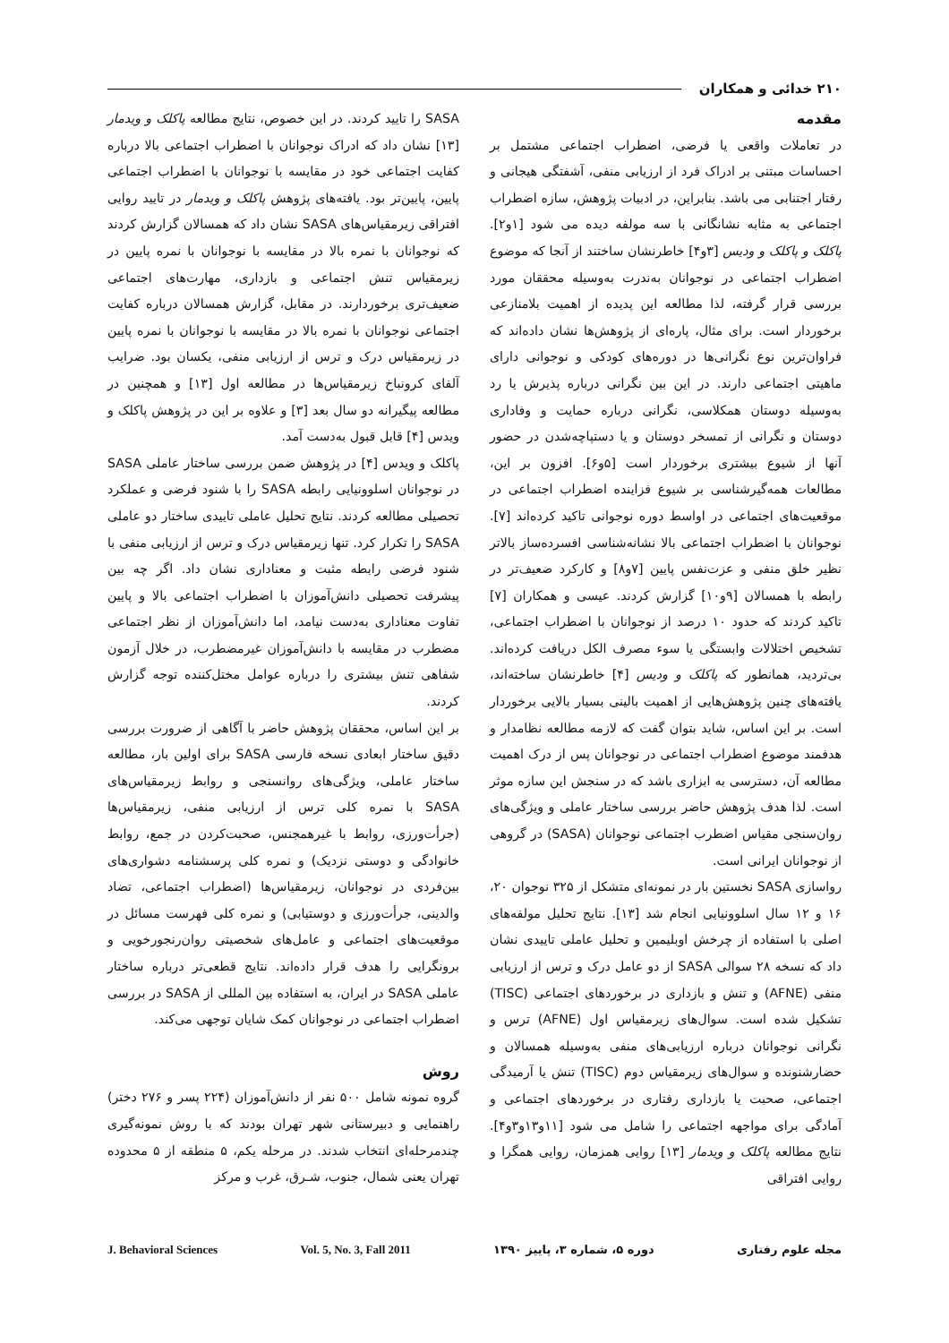۲۱۰ خدائی و همکاران
مقدمه
در تعاملات واقعی یا فرضی، اضطراب اجتماعی مشتمل بر احساسات مبتنی بر ادراک فرد از ارزیابی منفی، آشفتگی هیجانی و رفتار اجتنابی می باشد. بنابراین، در ادبیات پژوهش، سازه اضطراب اجتماعی به مثابه نشانگانی با سه مولفه دیده می شود [۱و۲]. پاکلک و پاکلک و ودیس [۳و۴] خاطرنشان ساختند از آنجا که موضوع اضطراب اجتماعی در نوجوانان به‌ندرت به‌وسیله محققان مورد بررسی قرار گرفته، لذا مطالعه این پدیده از اهمیت بلامنازعی برخوردار است. برای مثال، پاره‌ای از پژوهش‌ها نشان داده‌اند که فراوان‌ترین نوع نگرانی‌ها در دوره‌های کودکی و نوجوانی دارای ماهیتی اجتماعی دارند. در این بین نگرانی درباره پذیرش یا رد به‌وسیله دوستان همکلاسی، نگرانی درباره حمایت و وفاداری دوستان و نگرانی از تمسخر دوستان و یا دستپاچه‌شدن در حضور آنها از شیوع بیشتری برخوردار است [۵و۶]. افزون بر این، مطالعات همه‌گیرشناسی بر شیوع فزاینده اضطراب اجتماعی در موقعیت‌های اجتماعی در اواسط دوره نوجوانی تاکید کرده‌اند [۷]. نوجوانان با اضطراب اجتماعی بالا نشانه‌شناسی افسرده‌ساز بالاتر نظیر خلق منفی و عزت‌نفس پایین [۷و۸] و کارکرد ضعیف‌تر در رابطه با همسالان [۹و۱۰] گزارش کردند. عیسی و همکاران [۷] تاکید کردند که حدود ۱۰ درصد از نوجوانان با اضطراب اجتماعی، تشخیص اختلالات وابستگی یا سوء مصرف الکل دریافت کرده‌اند. بی‌تردید، همانطور که پاکلک و ودیس [۴] خاطرنشان ساخته‌اند، یافته‌های چنین پژوهش‌هایی از اهمیت بالینی بسیار بالایی برخوردار است. بر این اساس، شاید بتوان گفت که لازمه مطالعه نظامدار و هدفمند موضوع اضطراب اجتماعی در نوجوانان پس از درک اهمیت مطالعه آن، دسترسی به ابزاری باشد که در سنجش این سازه موثر است. لذا هدف پژوهش حاضر بررسی ساختار عاملی و ویژگی‌های روان‌سنجی مقیاس اضطرب اجتماعی نوجوانان (SASA) در گروهی از نوجوانان ایرانی است.
رواسازی SASA نخستین بار در نمونه‌ای متشکل از ۳۲۵ نوجوان ۲۰، ۱۶ و ۱۲ سال اسلوونیایی انجام شد [۱۳]. نتایج تحلیل مولفه‌های اصلی با استفاده از چرخش اوبلیمین و تحلیل عاملی تاییدی نشان داد که نسخه ۲۸ سوالی SASA از دو عامل درک و ترس از ارزیابی منفی (AFNE) و تنش و بازداری در برخوردهای اجتماعی (TISC) تشکیل شده است. سوال‌های زیرمقیاس اول (AFNE) ترس و نگرانی نوجوانان درباره ارزیابی‌های منفی به‌وسیله همسالان و حضارشنونده و سوال‌های زیرمقیاس دوم (TISC) تنش یا آرمیدگی اجتماعی، صحبت یا بازداری رفتاری در برخوردهای اجتماعی و آمادگی برای مواجهه اجتماعی را شامل می شود [۱۱و۱۳و۳و۴]. نتایج مطالعه پاکلک و ویدمار [۱۳] روایی همزمان، روایی همگرا و روایی افتراقی
SASA را تایید کردند. در این خصوص، نتایج مطالعه پاکلک و ویدمار [۱۳] نشان داد که ادراک نوجوانان با اضطراب اجتماعی بالا درباره کفایت اجتماعی خود در مقایسه با نوجوانان با اضطراب اجتماعی پایین، پایین‌تر بود. یافته‌های پژوهش پاکلک و ویدمار در تایید روایی افتراقی زیرمقیاس‌های SASA نشان داد که همسالان گزارش کردند که نوجوانان با نمره بالا در مقایسه با نوجوانان با نمره پایین در زیرمقیاس تنش اجتماعی و بازداری، مهارت‌های اجتماعی ضعیف‌تری برخوردارند. در مقابل، گزارش همسالان درباره کفایت اجتماعی نوجوانان با نمره بالا در مقایسه با نوجوانان با نمره پایین در زیرمقیاس درک و ترس از ارزیابی منفی، یکسان بود. ضرایب آلفای کرونباخ زیرمقیاس‌ها در مطالعه اول [۱۳] و همچنین در مطالعه پیگیرانه دو سال بعد [۳] و علاوه بر این در پژوهش پاکلک و ویدس [۴] قابل قبول به‌دست آمد.
پاکلک و ویدس [۴] در پژوهش ضمن بررسی ساختار عاملی SASA در نوجوانان اسلوونیایی رابطه SASA را با شنود فرضی و عملکرد تحصیلی مطالعه کردند. نتایج تحلیل عاملی تاییدی ساختار دو عاملی SASA را تکرار کرد. تنها زیرمقیاس درک و ترس از ارزیابی منفی با شنود فرضی رابطه مثبت و معناداری نشان داد. اگر چه بین پیشرفت تحصیلی دانش‌آموزان با اضطراب اجتماعی بالا و پایین تفاوت معناداری به‌دست نیامد، اما دانش‌آموزان از نظر اجتماعی مضطرب در مقایسه با دانش‌آموزان غیرمضطرب، در خلال آزمون شفاهی تنش بیشتری را درباره عوامل مختل‌کننده توجه گزارش کردند.
بر این اساس، محققان پژوهش حاضر با آگاهی از ضرورت بررسی دقیق ساختار ابعادی نسخه فارسی SASA برای اولین بار، مطالعه ساختار عاملی، ویژگی‌های روانسنجی و روابط زیرمقیاس‌های SASA با نمره کلی ترس از ارزیابی منفی، زیرمقیاس‌ها (جرأت‌ورزی، روابط با غیرهمجنس، صحبت‌کردن در جمع، روابط خانوادگی و دوستی نزدیک) و نمره کلی پرسشنامه دشواری‌های بین‌فردی در نوجوانان، زیرمقیاس‌ها (اضطراب اجتماعی، تضاد والدینی، جرأت‌ورزی و دوستیابی) و نمره کلی فهرست مسائل در موقعیت‌های اجتماعی و عامل‌های شخصیتی روان‌رنجورخویی و برونگرایی را هدف قرار داده‌اند. نتایج قطعی‌تر درباره ساختار عاملی SASA در ایران، به استفاده بین المللی از SASA در بررسی اضطراب اجتماعی در نوجوانان کمک شایان توجهی می‌کند.
روش
گروه نمونه شامل ۵۰۰ نفر از دانش‌آموزان (۲۲۴ پسر و ۲۷۶ دختر) راهنمایی و دبیرستانی شهر تهران بودند که با روش نمونه‌گیری چندمرحله‌ای انتخاب شدند. در مرحله یکم، ۵ منطقه از ۵ محدوده تهران یعنی شمال، جنوب، شـرق، غرب و مرکز
مجله علوم رفتاری دوره ۵، شماره ۳، پاییز ۱۳۹۰ Vol. 5, No. 3, Fall 2011 J. Behavioral Sciences